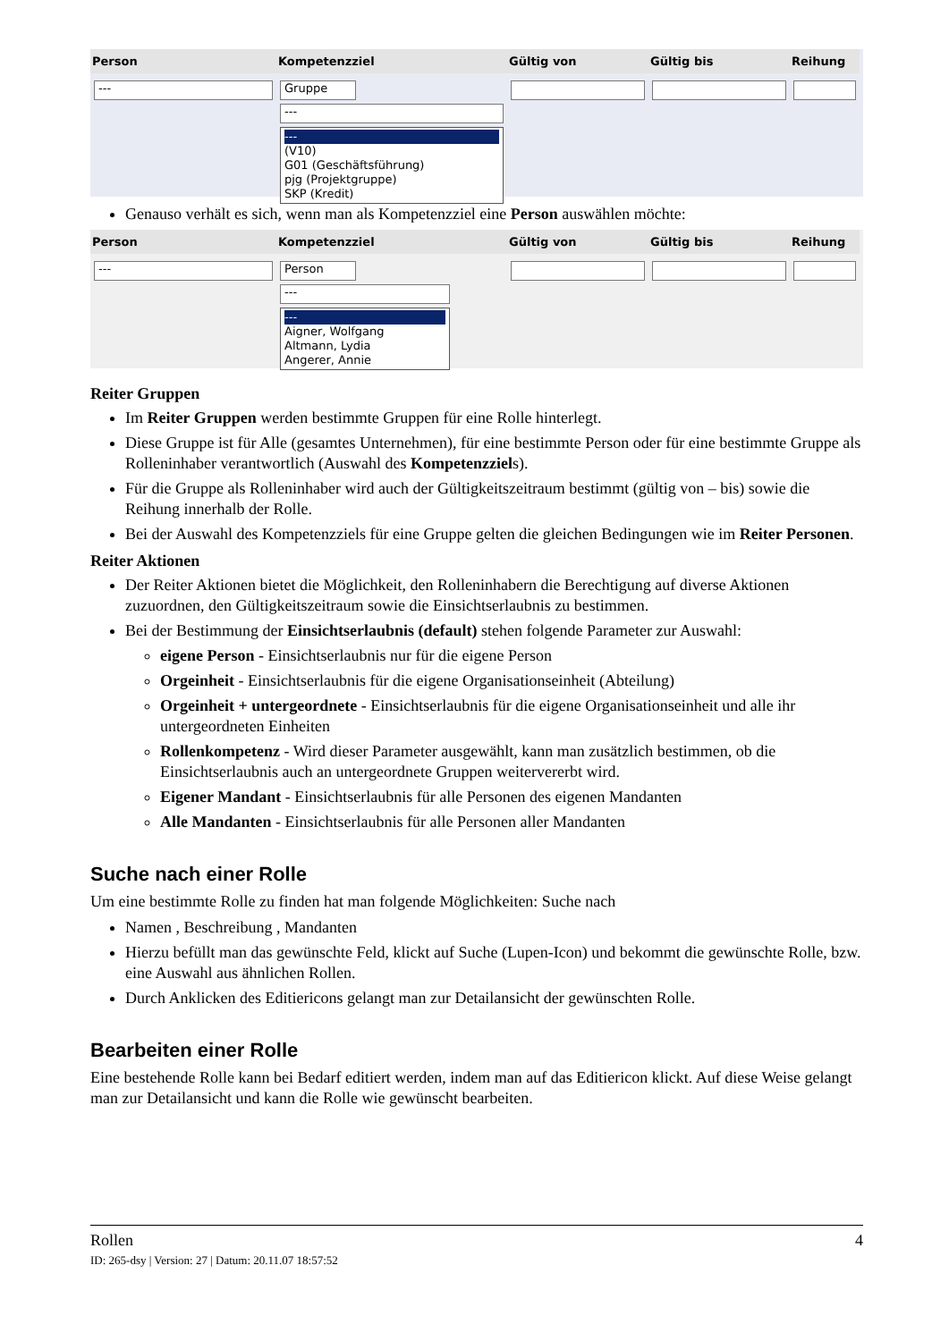Person
---
Kompetenzziel
Gruppe
---
---
(V10)
G01 (Geschäftsführung)
pjg (Projektgruppe)
SKP (Kredit)
Gültig von Gültig bis Reihung
Genauso verhält es sich, wenn man als Kompetenzziel eine Person auswählen möchte:
Person
---
Kompetenzziel
Person
---
---
Aigner, Wolfgang
Altmann, Lydia
Angerer, Annie
Gültig von Gültig bis Reihung
Reiter Gruppen
Im Reiter Gruppen werden bestimmte Gruppen für eine Rolle hinterlegt.
Diese Gruppe ist für Alle (gesamtes Unternehmen), für eine bestimmte Person oder für eine bestimmte Gruppe als Rolleninhaber verantwortlich (Auswahl des Kompetenzziels).
Für die Gruppe als Rolleninhaber wird auch der Gültigkeitszeitraum bestimmt (gültig von – bis) sowie die Reihung innerhalb der Rolle.
Bei der Auswahl des Kompetenzziels für eine Gruppe gelten die gleichen Bedingungen wie im Reiter Personen.
Reiter Aktionen
Der Reiter Aktionen bietet die Möglichkeit, den Rolleninhabern die Berechtigung auf diverse Aktionen zuzuordnen, den Gültigkeitszeitraum sowie die Einsichtserlaubnis zu bestimmen.
Bei der Bestimmung der Einsichtserlaubnis (default) stehen folgende Parameter zur Auswahl:
eigene Person - Einsichtserlaubnis nur für die eigene Person
Orgeinheit - Einsichtserlaubnis für die eigene Organisationseinheit (Abteilung)
Orgeinheit + untergeordnete - Einsichtserlaubnis für die eigene Organisationseinheit und alle ihr untergeordneten Einheiten
Rollenkompetenz - Wird dieser Parameter ausgewählt, kann man zusätzlich bestimmen, ob die Einsichtserlaubnis auch an untergeordnete Gruppen weitervererbt wird.
Eigener Mandant - Einsichtserlaubnis für alle Personen des eigenen Mandanten
Alle Mandanten - Einsichtserlaubnis für alle Personen aller Mandanten
Suche nach einer Rolle
Um eine bestimmte Rolle zu finden hat man folgende Möglichkeiten: Suche nach
Namen , Beschreibung , Mandanten
Hierzu befüllt man das gewünschte Feld, klickt auf Suche (Lupen-Icon) und bekommt die gewünschte Rolle, bzw. eine Auswahl aus ähnlichen Rollen.
Durch Anklicken des Editiericons gelangt man zur Detailansicht der gewünschten Rolle.
Bearbeiten einer Rolle
Eine bestehende Rolle kann bei Bedarf editiert werden, indem man auf das Editiericon klickt. Auf diese Weise gelangt man zur Detailansicht und kann die Rolle wie gewünscht bearbeiten.
Rollen 4
ID: 265-dsy | Version: 27 | Datum: 20.11.07 18:57:52